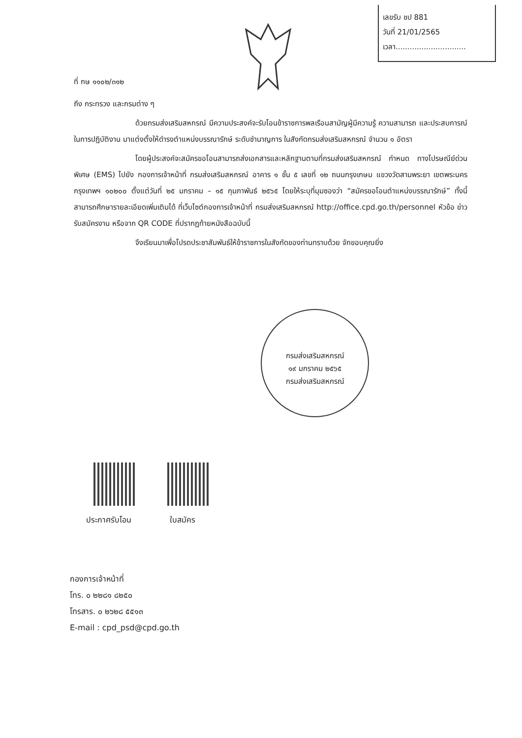เลขรับ ชป 881
วันที่ 21/01/2565
เวลา..............................
ที่ กษ ๑๑๐๒/๓๑๒
ถึง กระทรวง และกรมต่าง ๆ
ด้วยกรมส่งเสริมสหกรณ์ มีความประสงค์จะรับโอนข้าราชการพลเรือนสามัญผู้มีความรู้ ความสามารถ และประสบการณ์ในการปฏิบัติงาน มาแต่งตั้งให้ดำรงตำแหน่งบรรณารักษ์ ระดับชำนาญการ ในสังกัดกรมส่งเสริมสหกรณ์ จำนวน ๑ อัตรา
โดยผู้ประสงค์จะสมัครขอโอนสามารถส่งเอกสารและหลักฐานตามที่กรมส่งเสริมสหกรณ์ กำหนด ทางไปรษณีย์ด่วนพิเศษ (EMS) ไปยัง กองการเจ้าหน้าที่ กรมส่งเสริมสหกรณ์ อาคาร ๑ ชั้น ๕ เลขที่ ๑๒ ถนนกรุงเกษม แขวงวัดสามพระยา เขตพระนคร กรุงเทพฯ ๑๐๒๐๐ ตั้งแต่วันที่ ๒๕ มกราคม – ๑๕ กุมภาพันธ์ ๒๕๖๕ โดยให้ระบุที่มุมซองว่า “สมัครขอโอนตำแหน่งบรรณารักษ์” ทั้งนี้ สามารถศึกษารายละเอียดเพิ่มเติมได้ ที่เว็บไซต์กองการเจ้าหน้าที่ กรมส่งเสริมสหกรณ์ http://office.cpd.go.th/personnel หัวข้อ ข่าวรับสมัครงาน หรือจาก QR CODE ที่ปรากฏท้ายหนังสือฉบับนี้
จึงเรียนมาเพื่อโปรดประชาสัมพันธ์ให้ข้าราชการในสังกัดของท่านทราบด้วย จักขอบคุณยิ่ง
กรมส่งเสริมสหกรณ์
๑๙ มกราคม ๒๕๖๕
กรมส่งเสริมสหกรณ์
ประกาศรับโอน ใบสมัคร
กองการเจ้าหน้าที่
โทร. ๐ ๒๒๘๑ ๘๒๕๐
โทรสาร. ๐ ๒๖๒๘ ๕๕๑๓
E-mail : cpd_psd@cpd.go.th